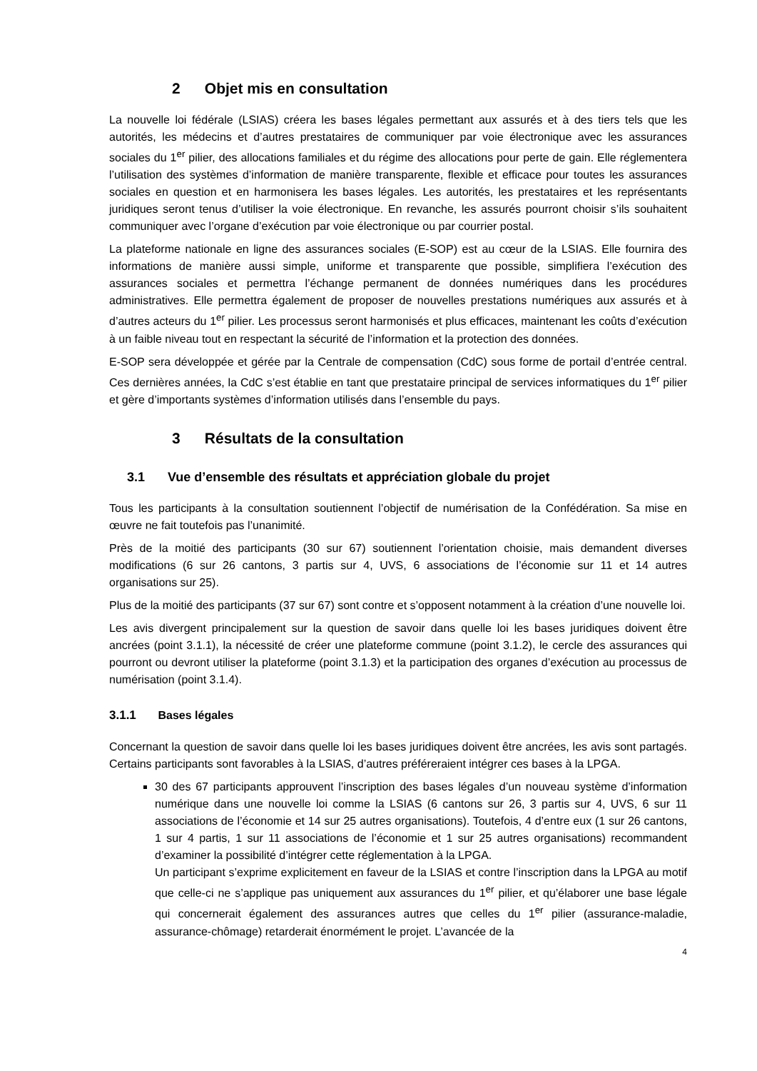2 Objet mis en consultation
La nouvelle loi fédérale (LSIAS) créera les bases légales permettant aux assurés et à des tiers tels que les autorités, les médecins et d’autres prestataires de communiquer par voie électronique avec les assurances sociales du 1<sup>er</sup> pilier, des allocations familiales et du régime des allocations pour perte de gain. Elle réglementera l’utilisation des systèmes d’information de manière transparente, flexible et efficace pour toutes les assurances sociales en question et en harmonisera les bases légales. Les autorités, les prestataires et les représentants juridiques seront tenus d’utiliser la voie électronique. En revanche, les assurés pourront choisir s’ils souhaitent communiquer avec l’organe d’exécution par voie électronique ou par courrier postal.
La plateforme nationale en ligne des assurances sociales (E-SOP) est au cœur de la LSIAS. Elle fournira des informations de manière aussi simple, uniforme et transparente que possible, simplifiera l’exécution des assurances sociales et permettra l’échange permanent de données numériques dans les procédures administratives. Elle permettra également de proposer de nouvelles prestations numériques aux assurés et à d’autres acteurs du 1<sup>er</sup> pilier. Les processus seront harmonisés et plus efficaces, maintenant les coûts d’exécution à un faible niveau tout en respectant la sécurité de l’information et la protection des données.
E-SOP sera développée et gérée par la Centrale de compensation (CdC) sous forme de portail d’entrée central. Ces dernières années, la CdC s’est établie en tant que prestataire principal de services informatiques du 1<sup>er</sup> pilier et gère d’importants systèmes d’information utilisés dans l’ensemble du pays.
3 Résultats de la consultation
3.1 Vue d’ensemble des résultats et appréciation globale du projet
Tous les participants à la consultation soutiennent l’objectif de numérisation de la Confédération. Sa mise en œuvre ne fait toutefois pas l’unanimité.
Près de la moitié des participants (30 sur 67) soutiennent l’orientation choisie, mais demandent diverses modifications (6 sur 26 cantons, 3 partis sur 4, UVS, 6 associations de l’économie sur 11 et 14 autres organisations sur 25).
Plus de la moitié des participants (37 sur 67) sont contre et s’opposent notamment à la création d’une nouvelle loi.
Les avis divergent principalement sur la question de savoir dans quelle loi les bases juridiques doivent être ancrées (point 3.1.1), la nécessité de créer une plateforme commune (point 3.1.2), le cercle des assurances qui pourront ou devront utiliser la plateforme (point 3.1.3) et la participation des organes d’exécution au processus de numérisation (point 3.1.4).
3.1.1 Bases légales
Concernant la question de savoir dans quelle loi les bases juridiques doivent être ancrées, les avis sont partagés. Certains participants sont favorables à la LSIAS, d’autres préféreraient intégrer ces bases à la LPGA.
30 des 67 participants approuvent l’inscription des bases légales d’un nouveau système d’information numérique dans une nouvelle loi comme la LSIAS (6 cantons sur 26, 3 partis sur 4, UVS, 6 sur 11 associations de l’économie et 14 sur 25 autres organisations). Toutefois, 4 d’entre eux (1 sur 26 cantons, 1 sur 4 partis, 1 sur 11 associations de l’économie et 1 sur 25 autres organisations) recommandent d’examiner la possibilité d’intégrer cette réglementation à la LPGA.
Un participant s’exprime explicitement en faveur de la LSIAS et contre l’inscription dans la LPGA au motif que celle-ci ne s’applique pas uniquement aux assurances du 1<sup>er</sup> pilier, et qu’élaborer une base légale qui concernerait également des assurances autres que celles du 1<sup>er</sup> pilier (assurance-maladie, assurance-chômage) retarderait énormément le projet. L’avancée de la
4